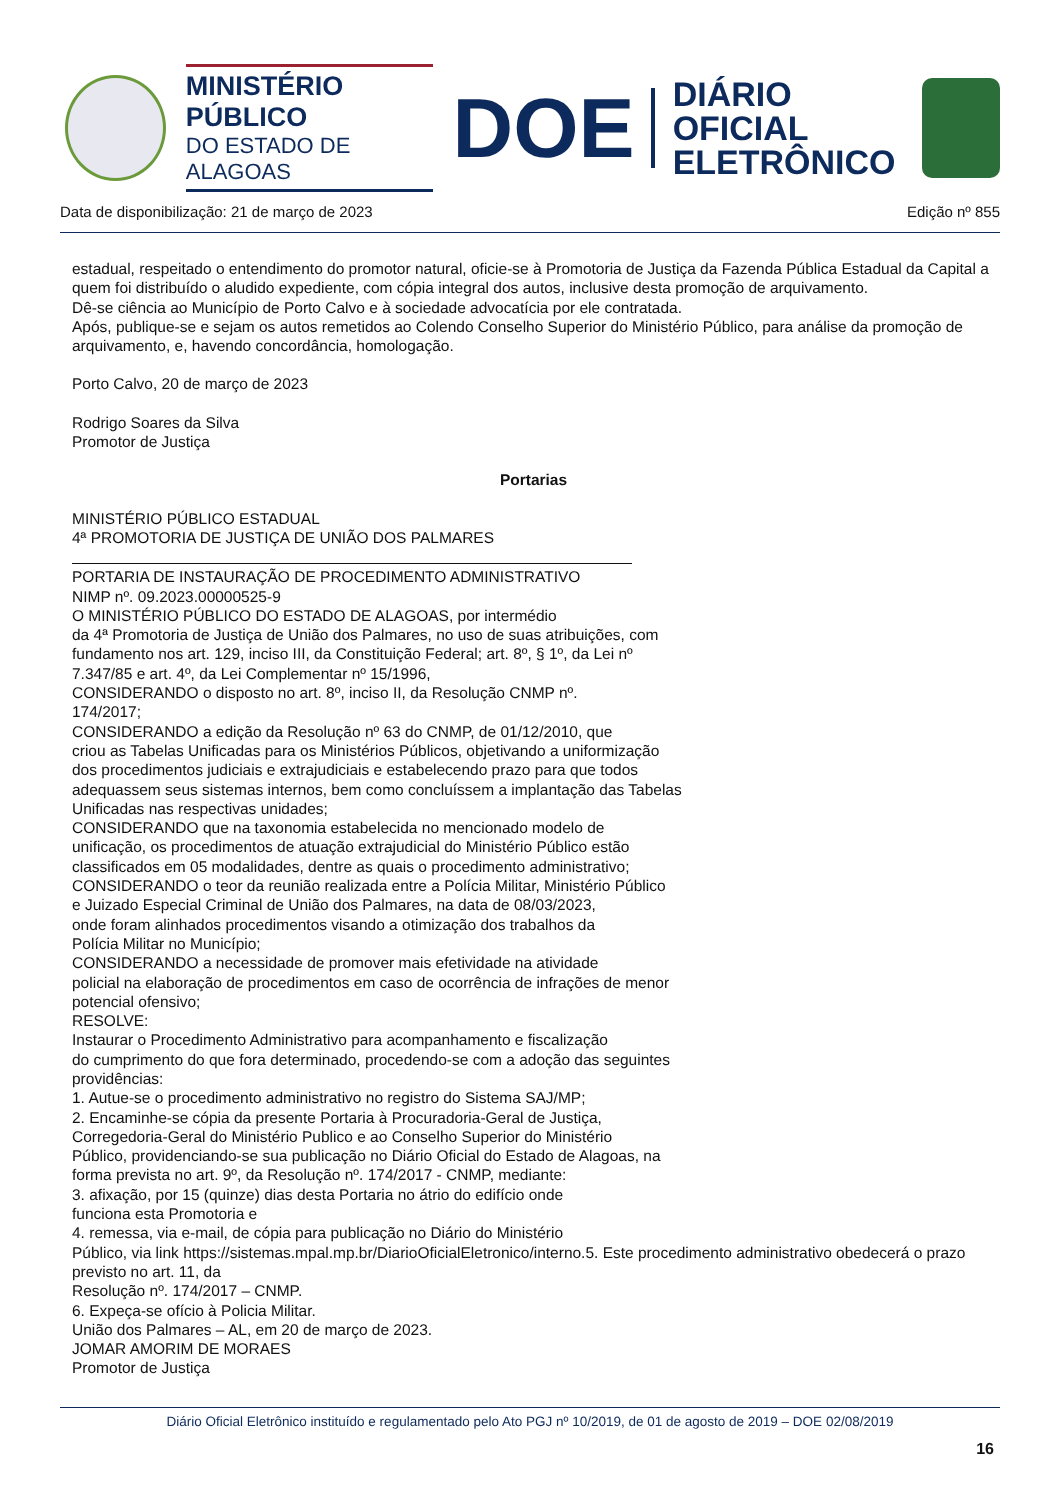MINISTÉRIO PÚBLICO
DO ESTADO DE ALAGOAS
DOE
DIÁRIO OFICIAL
ELETRÔNICO
Data de disponibilização: 21 de março de 2023 Edição nº 855
estadual, respeitado o entendimento do promotor natural, oficie-se à Promotoria de Justiça da Fazenda Pública Estadual da Capital a quem foi distribuído o aludido expediente, com cópia integral dos autos, inclusive desta promoção de arquivamento.
Dê-se ciência ao Município de Porto Calvo e à sociedade advocatícia por ele contratada.
Após, publique-se e sejam os autos remetidos ao Colendo Conselho Superior do Ministério Público, para análise da promoção de arquivamento, e, havendo concordância, homologação.
Porto Calvo, 20 de março de 2023
Rodrigo Soares da Silva
Promotor de Justiça
Portarias
MINISTÉRIO PÚBLICO ESTADUAL
4ª PROMOTORIA DE JUSTIÇA DE UNIÃO DOS PALMARES
PORTARIA DE INSTAURAÇÃO DE PROCEDIMENTO ADMINISTRATIVO
NIMP nº. 09.2023.00000525-9
O MINISTÉRIO PÚBLICO DO ESTADO DE ALAGOAS, por intermédio
da 4ª Promotoria de Justiça de União dos Palmares, no uso de suas atribuições, com
fundamento nos art. 129, inciso III, da Constituição Federal; art. 8º, § 1º, da Lei nº
7.347/85 e art. 4º, da Lei Complementar nº 15/1996,
CONSIDERANDO o disposto no art. 8º, inciso II, da Resolução CNMP nº.
174/2017;
CONSIDERANDO a edição da Resolução nº 63 do CNMP, de 01/12/2010, que
criou as Tabelas Unificadas para os Ministérios Públicos, objetivando a uniformização
dos procedimentos judiciais e extrajudiciais e estabelecendo prazo para que todos
adequassem seus sistemas internos, bem como concluíssem a implantação das Tabelas
Unificadas nas respectivas unidades;
CONSIDERANDO que na taxonomia estabelecida no mencionado modelo de
unificação, os procedimentos de atuação extrajudicial do Ministério Público estão
classificados em 05 modalidades, dentre as quais o procedimento administrativo;
CONSIDERANDO o teor da reunião realizada entre a Polícia Militar, Ministério Público
e Juizado Especial Criminal de União dos Palmares, na data de 08/03/2023,
onde foram alinhados procedimentos visando a otimização dos trabalhos da
Polícia Militar no Município;
CONSIDERANDO a necessidade de promover mais efetividade na atividade
policial na elaboração de procedimentos em caso de ocorrência de infrações de menor
potencial ofensivo;
RESOLVE:
Instaurar o Procedimento Administrativo para acompanhamento e fiscalização
do cumprimento do que fora determinado, procedendo-se com a adoção das seguintes
providências:
1. Autue-se o procedimento administrativo no registro do Sistema SAJ/MP;
2. Encaminhe-se cópia da presente Portaria à Procuradoria-Geral de Justiça,
Corregedoria-Geral do Ministério Publico e ao Conselho Superior do Ministério
Público, providenciando-se sua publicação no Diário Oficial do Estado de Alagoas, na
forma prevista no art. 9º, da Resolução nº. 174/2017 - CNMP, mediante:
3. afixação, por 15 (quinze) dias desta Portaria no átrio do edifício onde
funciona esta Promotoria e
4. remessa, via e-mail, de cópia para publicação no Diário do Ministério
Público, via link https://sistemas.mpal.mp.br/DiarioOficialEletronico/interno.5. Este procedimento administrativo obedecerá o prazo previsto no art. 11, da
Resolução nº. 174/2017 – CNMP.
6. Expeça-se ofício à Policia Militar.
União dos Palmares – AL, em 20 de março de 2023.
JOMAR AMORIM DE MORAES
Promotor de Justiça
Diário Oficial Eletrônico instituído e regulamentado pelo Ato PGJ nº 10/2019, de 01 de agosto de 2019 – DOE 02/08/2019
16